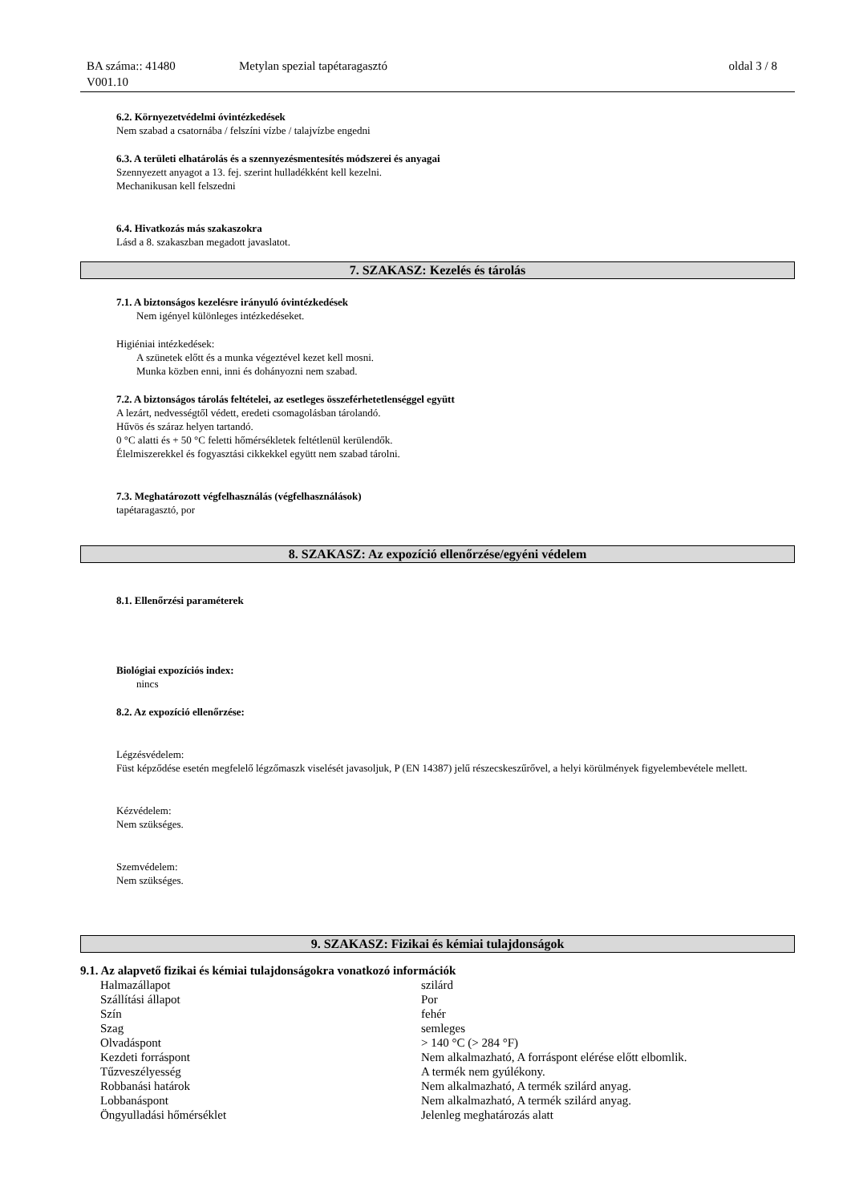BA száma:: 41480
V001.10
Metylan spezial tapétaragasztó oldal 3 / 8
6.2. Környezetvédelmi óvintézkedések
Nem szabad a csatornába / felszíni vízbe / talajvízbe engedni
6.3. A területi elhatárolás és a szennyezésmentesítés módszerei és anyagai
Szennyezett anyagot a 13. fej. szerint hulladékként kell kezelni.
Mechanikusan kell felszedni
6.4. Hivatkozás más szakaszokra
Lásd a 8. szakaszban megadott javaslatot.
7. SZAKASZ: Kezelés és tárolás
7.1. A biztonságos kezelésre irányuló óvintézkedések
Nem igényel különleges intézkedéseket.
Higiéniai intézkedések:
A szünetek előtt és a munka végeztével kezet kell mosni.
Munka közben enni, inni és dohányozni nem szabad.
7.2. A biztonságos tárolás feltételei, az esetleges összeférhetetlenséggel együtt
A lezárt, nedvességtől védett, eredeti csomagolásban tárolandó.
Hűvös és száraz helyen tartandó.
0 °C alatti és + 50 °C feletti hőmérsékletek feltétlenül kerülendők.
Élelmiszerekkel és fogyasztási cikkekkel együtt nem szabad tárolni.
7.3. Meghatározott végfelhasználás (végfelhasználások)
tapétaragasztó, por
8. SZAKASZ: Az expozíció ellenőrzése/egyéni védelem
8.1. Ellenőrzési paraméterek
Biológiai expozíciós index:
nincs
8.2. Az expozíció ellenőrzése:
Légzésvédelem:
Füst képződése esetén megfelelő légzőmaszk viselését javasoljuk, P (EN 14387) jelű részecskeszűrővel, a helyi körülmények figyelembevétele mellett.
Kézvédelem:
Nem szükséges.
Szemvédelem:
Nem szükséges.
9. SZAKASZ: Fizikai és kémiai tulajdonságok
9.1. Az alapvető fizikai és kémiai tulajdonságokra vonatkozó információk
| Halmazállapot | szilárd |
| Szállítási állapot | Por |
| Szín | fehér |
| Szag | semleges |
| Olvadáspont | > 140 °C (> 284 °F) |
| Kezdeti forráspont | Nem alkalmazható, A forráspont elérése előtt elbomlik. |
| Tűzveszélyesség | A termék nem gyúlékony. |
| Robbanási határok | Nem alkalmazható, A termék szilárd anyag. |
| Lobbanáspont | Nem alkalmazható, A termék szilárd anyag. |
| Öngyulladási hőmérséklet | Jelenleg meghatározás alatt |